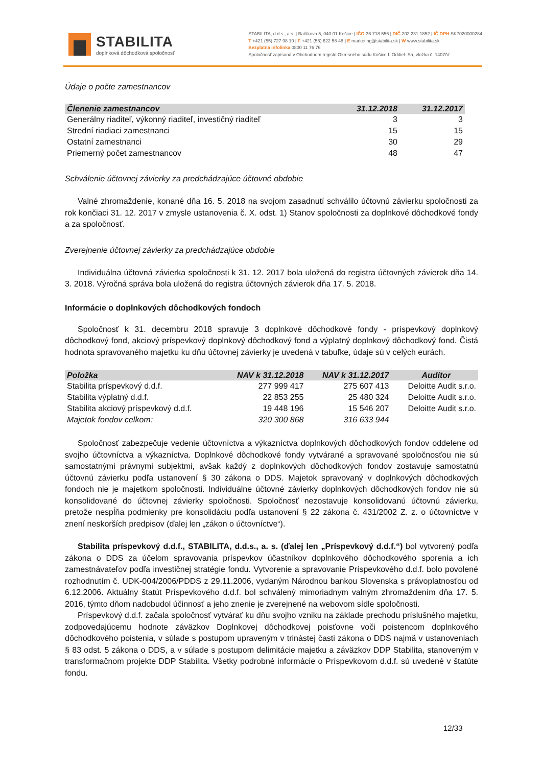STABILITA
doplnková dôchodková spoločnosť
STABILITA, d.d.s., a.s. | Bačíkova 5, 040 01 Košice | IČO 36 718 556 | DIČ 202 231 1852 | IČ DPH SK7020000284
T +421 (55) 727 98 10 | F +421 (55) 622 58 48 | E marketing@stabilita.sk | W www.stabilita.sk
Bezplatná infolinka 0800 11 76 76
Spoločnosť zapísaná v Obchodnom registri Okresného súdu Košice I. Oddiel: Sa, vložka č. 1407/V
Údaje o počte zamestnancov
| Členenie zamestnancov | 31.12.2018 | 31.12.2017 |
| --- | --- | --- |
| Generálny riaditeľ, výkonný riaditeľ, investičný riaditeľ | 3 | 3 |
| Strední riadiaci zamestnanci | 15 | 15 |
| Ostatní zamestnanci | 30 | 29 |
| Priemerný počet zamestnancov | 48 | 47 |
Schválenie účtovnej závierky za predchádzajúce účtovné obdobie
Valné zhromaždenie, konané dňa 16. 5. 2018 na svojom zasadnutí schválilo účtovnú závierku spoločnosti za rok končiaci 31. 12. 2017 v zmysle ustanovenia č. X. odst. 1) Stanov spoločnosti za doplnkové dôchodkové fondy a za spoločnosť.
Zverejnenie účtovnej závierky za predchádzajúce obdobie
Individuálna účtovná závierka spoločnosti k 31. 12. 2017 bola uložená do registra účtovných závierok dňa 14. 3. 2018. Výročná správa bola uložená do registra účtovných závierok dňa 17. 5. 2018.
Informácie o doplnkových dôchodkových fondoch
Spoločnosť k 31. decembru 2018 spravuje 3 doplnkové dôchodkové fondy - príspevkový doplnkový dôchodkový fond, akciový príspevkový doplnkový dôchodkový fond a výplatný doplnkový dôchodkový fond. Čistá hodnota spravovaného majetku ku dňu účtovnej závierky je uvedená v tabuľke, údaje sú v celých eurách.
| Položka | NAV k 31.12.2018 | NAV k 31.12.2017 | Audítor |
| --- | --- | --- | --- |
| Stabilita príspevkový d.d.f. | 277 999 417 | 275 607 413 | Deloitte Audit s.r.o. |
| Stabilita výplatný d.d.f. | 22 853 255 | 25 480 324 | Deloitte Audit s.r.o. |
| Stabilita akciový príspevkový d.d.f. | 19 448 196 | 15 546 207 | Deloitte Audit s.r.o. |
| Majetok fondov celkom: | 320 300 868 | 316 633 944 | |
Spoločnosť zabezpečuje vedenie účtovníctva a výkazníctva doplnkových dôchodkových fondov oddelene od svojho účtovníctva a výkazníctva. Doplnkové dôchodkové fondy vytvárané a spravované spoločnosťou nie sú samostatnými právnymi subjektmi, avšak každý z doplnkových dôchodkových fondov zostavuje samostatnú účtovnú závierku podľa ustanovení § 30 zákona o DDS. Majetok spravovaný v doplnkových dôchodkových fondoch nie je majetkom spoločnosti. Individuálne účtovné závierky doplnkových dôchodkových fondov nie sú konsolidované do účtovnej závierky spoločnosti. Spoločnosť nezostavuje konsolidovanú účtovnú závierku, pretože nespĺňa podmienky pre konsolidáciu podľa ustanovení § 22 zákona č. 431/2002 Z. z. o účtovníctve v znení neskorších predpisov (ďalej len „zákon o účtovníctve“).
Stabilita príspevkový d.d.f., STABILITA, d.d.s., a. s. (ďalej len „Príspevkový d.d.f.“) bol vytvorený podľa zákona o DDS za účelom spravovania príspevkov účastníkov doplnkového dôchodkového sporenia a ich zamestnávateľov podľa investičnej stratégie fondu. Vytvorenie a spravovanie Príspevkového d.d.f. bolo povolené rozhodnutím č. UDK-004/2006/PDDS z 29.11.2006, vydaným Národnou bankou Slovenska s právoplatnosťou od 6.12.2006. Aktuálny štatút Príspevkového d.d.f. bol schválený mimoriadnym valným zhromaždením dňa 17. 5. 2016, týmto dňom nadobudol účinnosť a jeho znenie je zverejnené na webovom sídle spoločnosti.
Príspevkový d.d.f. začala spoločnosť vytvárať ku dňu svojho vzniku na základe prechodu príslušného majetku, zodpovedajúcemu hodnote záväzkov Doplnkovej dôchodkovej poisťovne voči poistencom doplnkového dôchodkového poistenia, v súlade s postupom upraveným v trinástej časti zákona o DDS najmä v ustanoveniach § 83 odst. 5 zákona o DDS, a v súlade s postupom delimitácie majetku a záväzkov DDP Stabilita, stanoveným v transformačnom projekte DDP Stabilita. Všetky podrobné informácie o Príspevkovom d.d.f. sú uvedené v štatúte fondu.
12/33